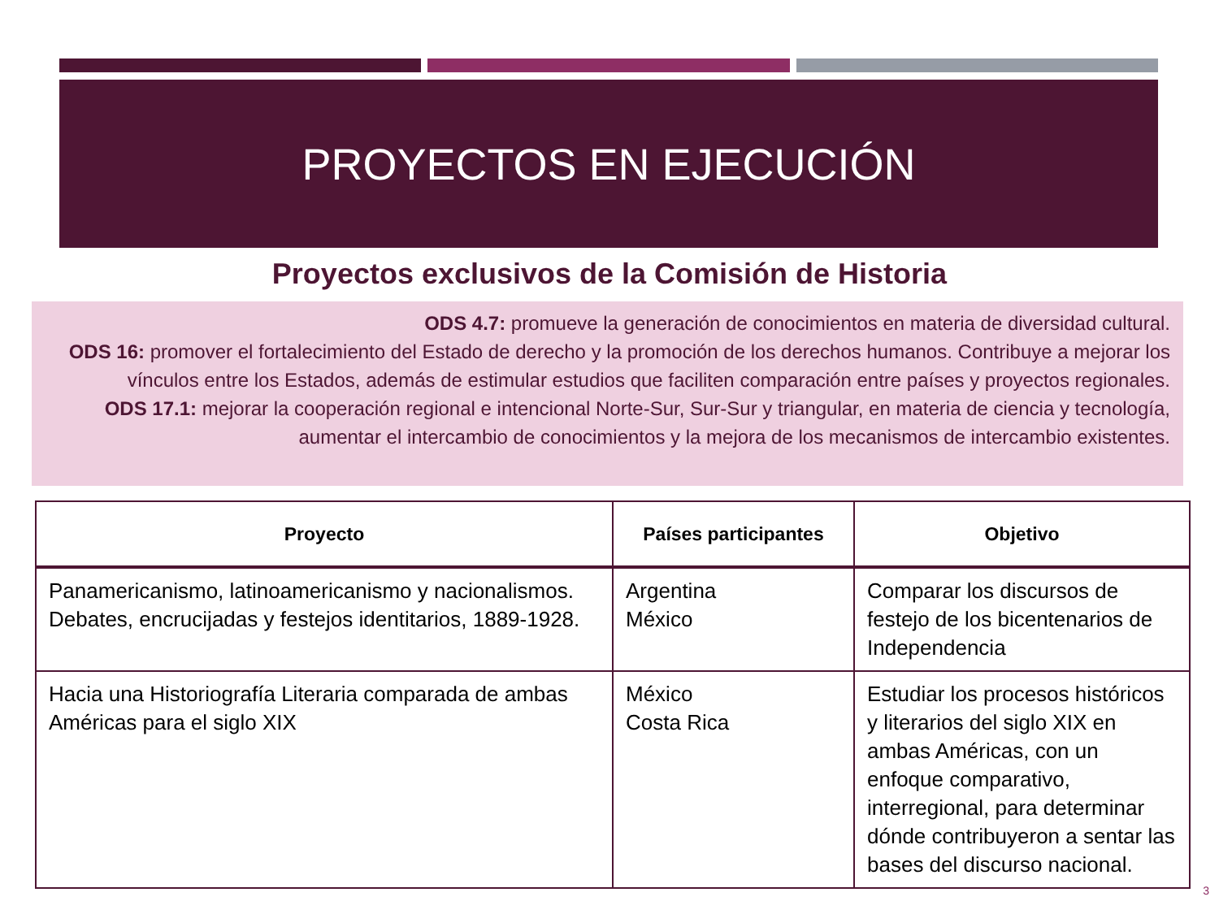PROYECTOS EN EJECUCIÓN
Proyectos exclusivos de la Comisión de Historia
ODS 4.7: promueve la generación de conocimientos en materia de diversidad cultural.
ODS 16: promover el fortalecimiento del Estado de derecho y la promoción de los derechos humanos. Contribuye a mejorar los vínculos entre los Estados, además de estimular estudios que faciliten comparación entre países y proyectos regionales.
ODS 17.1: mejorar la cooperación regional e intencional Norte-Sur, Sur-Sur y triangular, en materia de ciencia y tecnología, aumentar el intercambio de conocimientos y la mejora de los mecanismos de intercambio existentes.
| Proyecto | Países participantes | Objetivo |
| --- | --- | --- |
| Panamericanismo, latinoamericanismo y nacionalismos. Debates, encrucijadas y festejos identitarios, 1889-1928. | Argentina México | Comparar los discursos de festejo de los bicentenarios de Independencia |
| Hacia una Historiografía Literaria comparada de ambas Américas para el siglo XIX | México Costa Rica | Estudiar los procesos históricos y literarios del siglo XIX en ambas Américas, con un enfoque comparativo, interregional, para determinar dónde contribuyeron a sentar las bases del discurso nacional. |
3